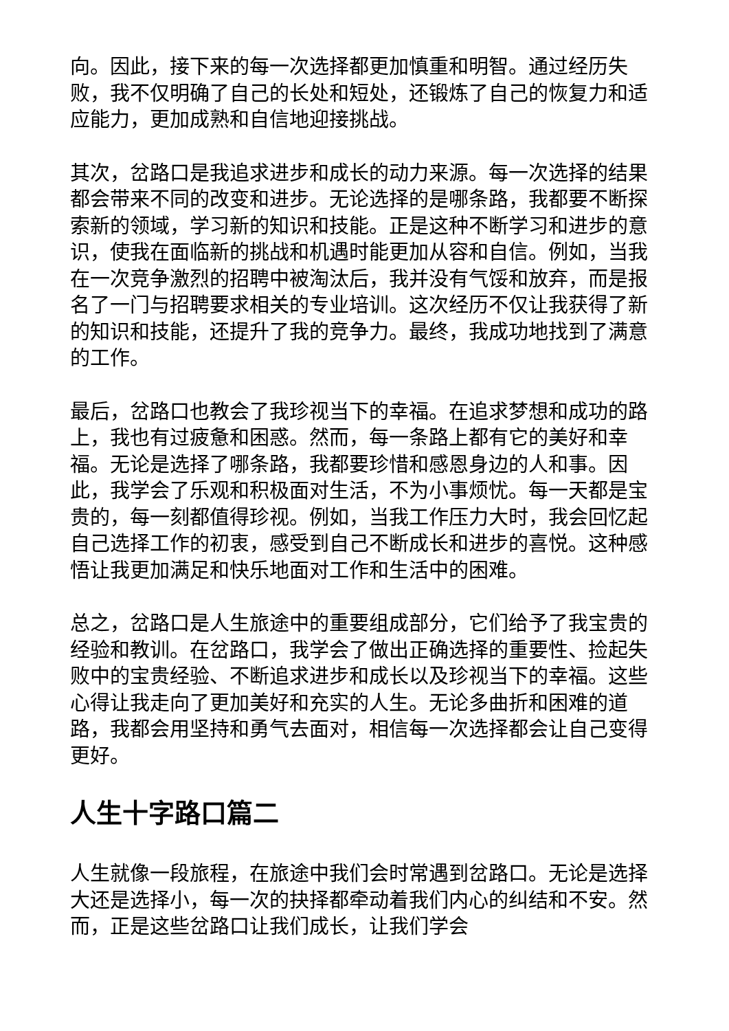向。因此，接下来的每一次选择都更加慎重和明智。通过经历失败，我不仅明确了自己的长处和短处，还锻炼了自己的恢复力和适应能力，更加成熟和自信地迎接挑战。
其次，岔路口是我追求进步和成长的动力来源。每一次选择的结果都会带来不同的改变和进步。无论选择的是哪条路，我都要不断探索新的领域，学习新的知识和技能。正是这种不断学习和进步的意识，使我在面临新的挑战和机遇时能更加从容和自信。例如，当我在一次竞争激烈的招聘中被淘汰后，我并没有气馁和放弃，而是报名了一门与招聘要求相关的专业培训。这次经历不仅让我获得了新的知识和技能，还提升了我的竞争力。最终，我成功地找到了满意的工作。
最后，岔路口也教会了我珍视当下的幸福。在追求梦想和成功的路上，我也有过疲惫和困惑。然而，每一条路上都有它的美好和幸福。无论是选择了哪条路，我都要珍惜和感恩身边的人和事。因此，我学会了乐观和积极面对生活，不为小事烦忧。每一天都是宝贵的，每一刻都值得珍视。例如，当我工作压力大时，我会回忆起自己选择工作的初衷，感受到自己不断成长和进步的喜悦。这种感悟让我更加满足和快乐地面对工作和生活中的困难。
总之，岔路口是人生旅途中的重要组成部分，它们给予了我宝贵的经验和教训。在岔路口，我学会了做出正确选择的重要性、捡起失败中的宝贵经验、不断追求进步和成长以及珍视当下的幸福。这些心得让我走向了更加美好和充实的人生。无论多曲折和困难的道路，我都会用坚持和勇气去面对，相信每一次选择都会让自己变得更好。
人生十字路口篇二
人生就像一段旅程，在旅途中我们会时常遇到岔路口。无论是选择大还是选择小，每一次的抉择都牵动着我们内心的纠结和不安。然而，正是这些岔路口让我们成长，让我们学会